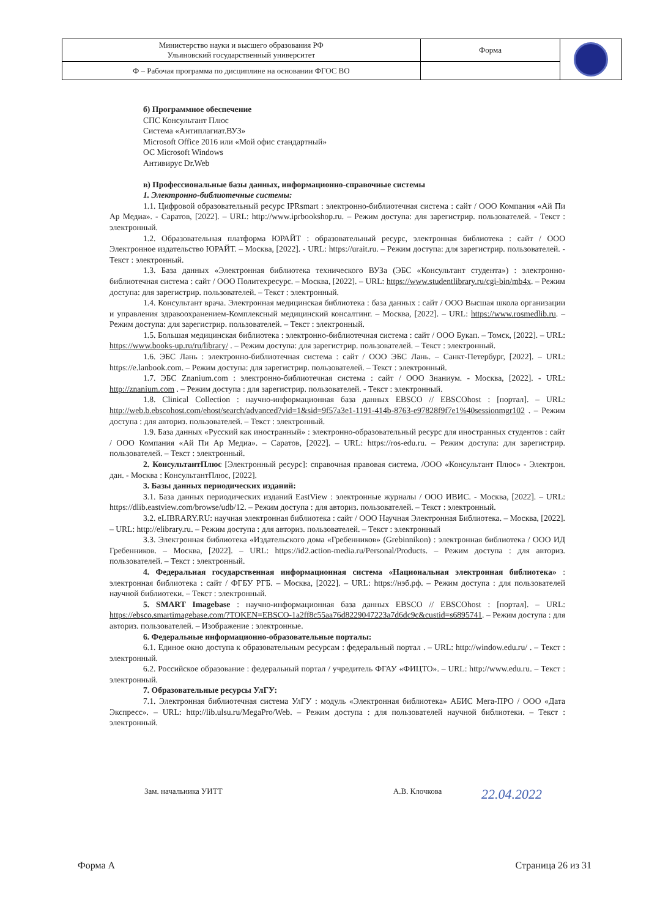| Министерство науки и высшего образования РФ Ульяновский государственный университет | Форма | |
| Ф – Рабочая программа по дисциплине на основании ФГОС ВО | | |
б) Программное обеспечение
СПС Консультант Плюс
Система «Антиплагиат.ВУЗ»
Microsoft Office 2016 или «Мой офис стандартный»
ОС Microsoft Windows
Антивирус Dr.Web
в) Профессиональные базы данных, информационно-справочные системы
1. Электронно-библиотечные системы:
1.1. Цифровой образовательный ресурс IPRsmart : электронно-библиотечная система : сайт / ООО Компания «Ай Пи Ар Медиа». - Саратов, [2022]. – URL: http://www.iprbookshop.ru. – Режим доступа: для зарегистрир. пользователей. - Текст : электронный.
1.2. Образовательная платформа ЮРАЙТ : образовательный ресурс, электронная библиотека : сайт / ООО Электронное издательство ЮРАЙТ. – Москва, [2022]. - URL: https://urait.ru. – Режим доступа: для зарегистрир. пользователей. - Текст : электронный.
1.3. База данных «Электронная библиотека технического ВУЗа (ЭБС «Консультант студента») : электронно-библиотечная система : сайт / ООО Политехресурс. – Москва, [2022]. – URL: https://www.studentlibrary.ru/cgi-bin/mb4x. – Режим доступа: для зарегистрир. пользователей. – Текст : электронный.
1.4. Консультант врача. Электронная медицинская библиотека : база данных : сайт / ООО Высшая школа организации и управления здравоохранением-Комплексный медицинский консалтинг. – Москва, [2022]. – URL: https://www.rosmedlib.ru. – Режим доступа: для зарегистрир. пользователей. – Текст : электронный.
1.5. Большая медицинская библиотека : электронно-библиотечная система : сайт / ООО Букап. – Томск, [2022]. – URL: https://www.books-up.ru/ru/library/ . – Режим доступа: для зарегистрир. пользователей. – Текст : электронный.
1.6. ЭБС Лань : электронно-библиотечная система : сайт / ООО ЭБС Лань. – Санкт-Петербург, [2022]. – URL: https://e.lanbook.com. – Режим доступа: для зарегистрир. пользователей. – Текст : электронный.
1.7. ЭБС Znanium.com : электронно-библиотечная система : сайт / ООО Знаниум. - Москва, [2022]. - URL: http://znanium.com . – Режим доступа : для зарегистрир. пользователей. - Текст : электронный.
1.8. Clinical Collection : научно-информационная база данных EBSCO // EBSCOhost : [портал]. – URL: http://web.b.ebscohost.com/ehost/search/advanced?vid=1&sid=9f57a3e1-1191-414b-8763-e97828f9f7e1%40sessionmgr102 . – Режим доступа : для авториз. пользователей. – Текст : электронный.
1.9. База данных «Русский как иностранный» : электронно-образовательный ресурс для иностранных студентов : сайт / ООО Компания «Ай Пи Ар Медиа». – Саратов, [2022]. – URL: https://ros-edu.ru. – Режим доступа: для зарегистрир. пользователей. – Текст : электронный.
2. КонсультантПлюс [Электронный ресурс]: справочная правовая система. /ООО «Консультант Плюс» - Электрон. дан. - Москва : КонсультантПлюс, [2022].
3. Базы данных периодических изданий:
3.1. База данных периодических изданий EastView : электронные журналы / ООО ИВИС. - Москва, [2022]. – URL: https://dlib.eastview.com/browse/udb/12. – Режим доступа : для авториз. пользователей. – Текст : электронный.
3.2. eLIBRARY.RU: научная электронная библиотека : сайт / ООО Научная Электронная Библиотека. – Москва, [2022]. – URL: http://elibrary.ru. – Режим доступа : для авториз. пользователей. – Текст : электронный
3.3. Электронная библиотека «Издательского дома «Гребенников» (Grebinnikon) : электронная библиотека / ООО ИД Гребенников. – Москва, [2022]. – URL: https://id2.action-media.ru/Personal/Products. – Режим доступа : для авториз. пользователей. – Текст : электронный.
4. Федеральная государственная информационная система «Национальная электронная библиотека» : электронная библиотека : сайт / ФГБУ РГБ. – Москва, [2022]. – URL: https://нэб.рф. – Режим доступа : для пользователей научной библиотеки. – Текст : электронный.
5. SMART Imagebase : научно-информационная база данных EBSCO // EBSCOhost : [портал]. – URL: https://ebsco.smartimagebase.com/?TOKEN=EBSCO-1a2ff8c55aa76d8229047223a7d6dc9c&custid=s6895741. – Режим доступа : для авториз. пользователей. – Изображение : электронные.
6. Федеральные информационно-образовательные порталы:
6.1. Единое окно доступа к образовательным ресурсам : федеральный портал . – URL: http://window.edu.ru/ . – Текст : электронный.
6.2. Российское образование : федеральный портал / учредитель ФГАУ «ФИЦТО». – URL: http://www.edu.ru. – Текст : электронный.
7. Образовательные ресурсы УлГУ:
7.1. Электронная библиотечная система УлГУ : модуль «Электронная библиотека» АБИС Мега-ПРО / ООО «Дата Экспресс». – URL: http://lib.ulsu.ru/MegaPro/Web. – Режим доступа : для пользователей научной библиотеки. – Текст : электронный.
Зам. начальника УИТТ А.В. Клочкова 22.04.2022
Форма А Страница 26 из 31